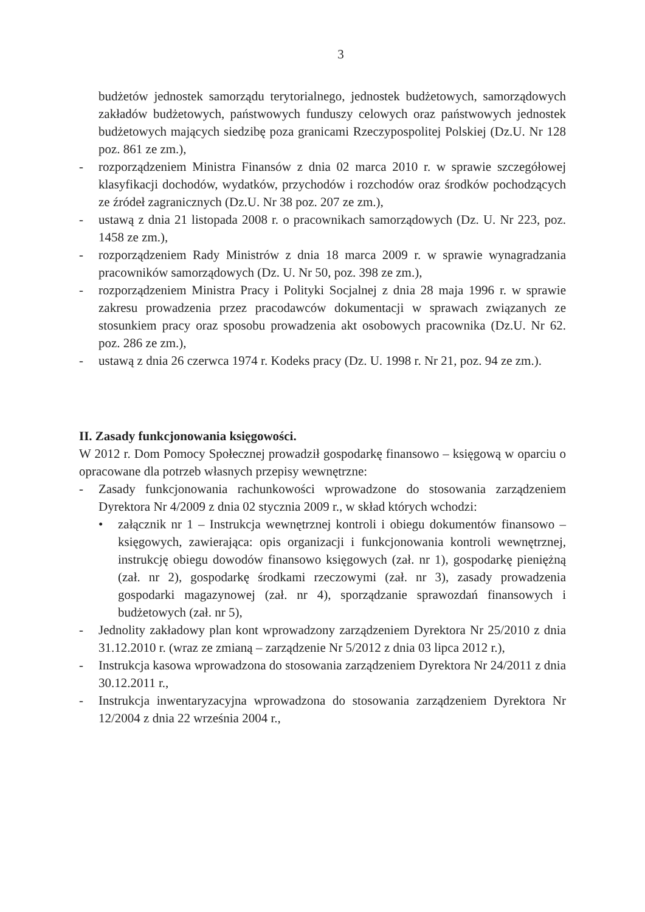3
budżetów jednostek samorządu terytorialnego, jednostek budżetowych, samorządowych zakładów budżetowych, państwowych funduszy celowych oraz państwowych jednostek budżetowych mających siedzibę poza granicami Rzeczypospolitej Polskiej (Dz.U. Nr 128 poz. 861 ze zm.),
- rozporządzeniem Ministra Finansów z dnia 02 marca 2010 r. w sprawie szczegółowej klasyfikacji dochodów, wydatków, przychodów i rozchodów oraz środków pochodzących ze źródeł zagranicznych (Dz.U. Nr 38 poz. 207 ze zm.),
- ustawą z dnia 21 listopada 2008 r. o pracownikach samorządowych (Dz. U. Nr 223, poz. 1458 ze zm.),
- rozporządzeniem Rady Ministrów z dnia 18 marca 2009 r. w sprawie wynagradzania pracowników samorządowych (Dz. U. Nr 50, poz. 398 ze zm.),
- rozporządzeniem Ministra Pracy i Polityki Socjalnej z dnia 28 maja 1996 r. w sprawie zakresu prowadzenia przez pracodawców dokumentacji w sprawach związanych ze stosunkiem pracy oraz sposobu prowadzenia akt osobowych pracownika (Dz.U. Nr 62. poz. 286 ze zm.),
- ustawą z dnia 26 czerwca 1974 r. Kodeks pracy (Dz. U. 1998 r. Nr 21, poz. 94 ze zm.).
II. Zasady funkcjonowania księgowości.
W 2012 r. Dom Pomocy Społecznej prowadził gospodarkę finansowo – księgową w oparciu o opracowane dla potrzeb własnych przepisy wewnętrzne:
- Zasady funkcjonowania rachunkowości wprowadzone do stosowania zarządzeniem Dyrektora Nr 4/2009 z dnia 02 stycznia 2009 r., w skład których wchodzi:
• załącznik nr 1 – Instrukcja wewnętrznej kontroli i obiegu dokumentów finansowo – księgowych, zawierająca: opis organizacji i funkcjonowania kontroli wewnętrznej, instrukcję obiegu dowodów finansowo księgowych (zał. nr 1), gospodarkę pieniężną (zał. nr 2), gospodarkę środkami rzeczowymi (zał. nr 3), zasady prowadzenia gospodarki magazynowej (zał. nr 4), sporządzanie sprawozdań finansowych i budżetowych (zał. nr 5),
- Jednolity zakładowy plan kont wprowadzony zarządzeniem Dyrektora Nr 25/2010 z dnia 31.12.2010 r. (wraz ze zmianą – zarządzenie Nr 5/2012 z dnia 03 lipca 2012 r.),
- Instrukcja kasowa wprowadzona do stosowania zarządzeniem Dyrektora Nr 24/2011 z dnia 30.12.2011 r.,
- Instrukcja inwentaryzacyjna wprowadzona do stosowania zarządzeniem Dyrektora Nr 12/2004 z dnia 22 września 2004 r.,